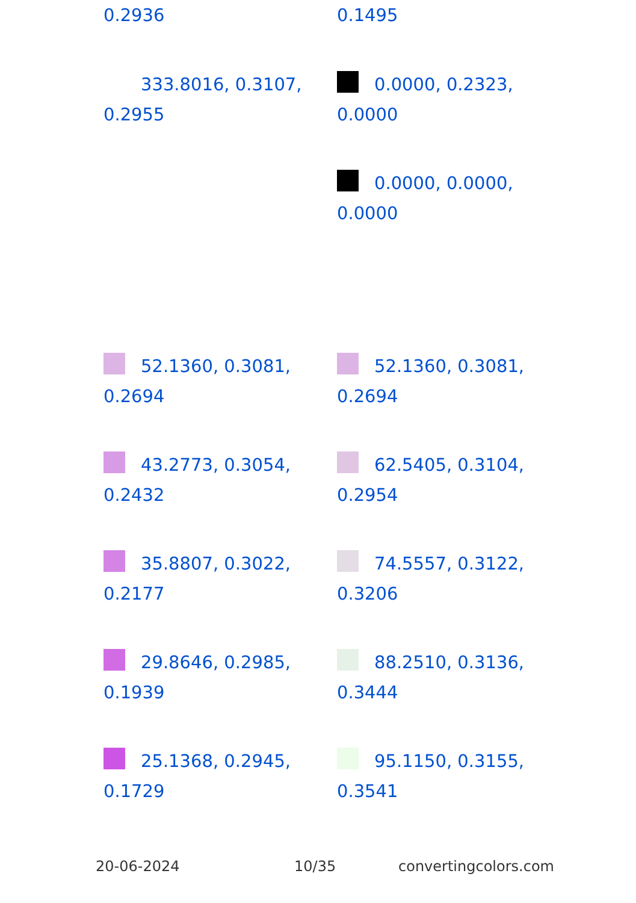0.2936 0.1495
333.8016, 0.3107, 0.2955
0.0000, 0.2323, 0.0000
0.0000, 0.0000, 0.0000
52.1360, 0.3081, 0.2694
52.1360, 0.3081, 0.2694
43.2773, 0.3054, 0.2432
62.5405, 0.3104, 0.2954
35.8807, 0.3022, 0.2177
74.5557, 0.3122, 0.3206
29.8646, 0.2985, 0.1939
88.2510, 0.3136, 0.3444
25.1368, 0.2945, 0.1729
95.1150, 0.3155, 0.3541
20-06-2024 10/35 convertingcolors.com